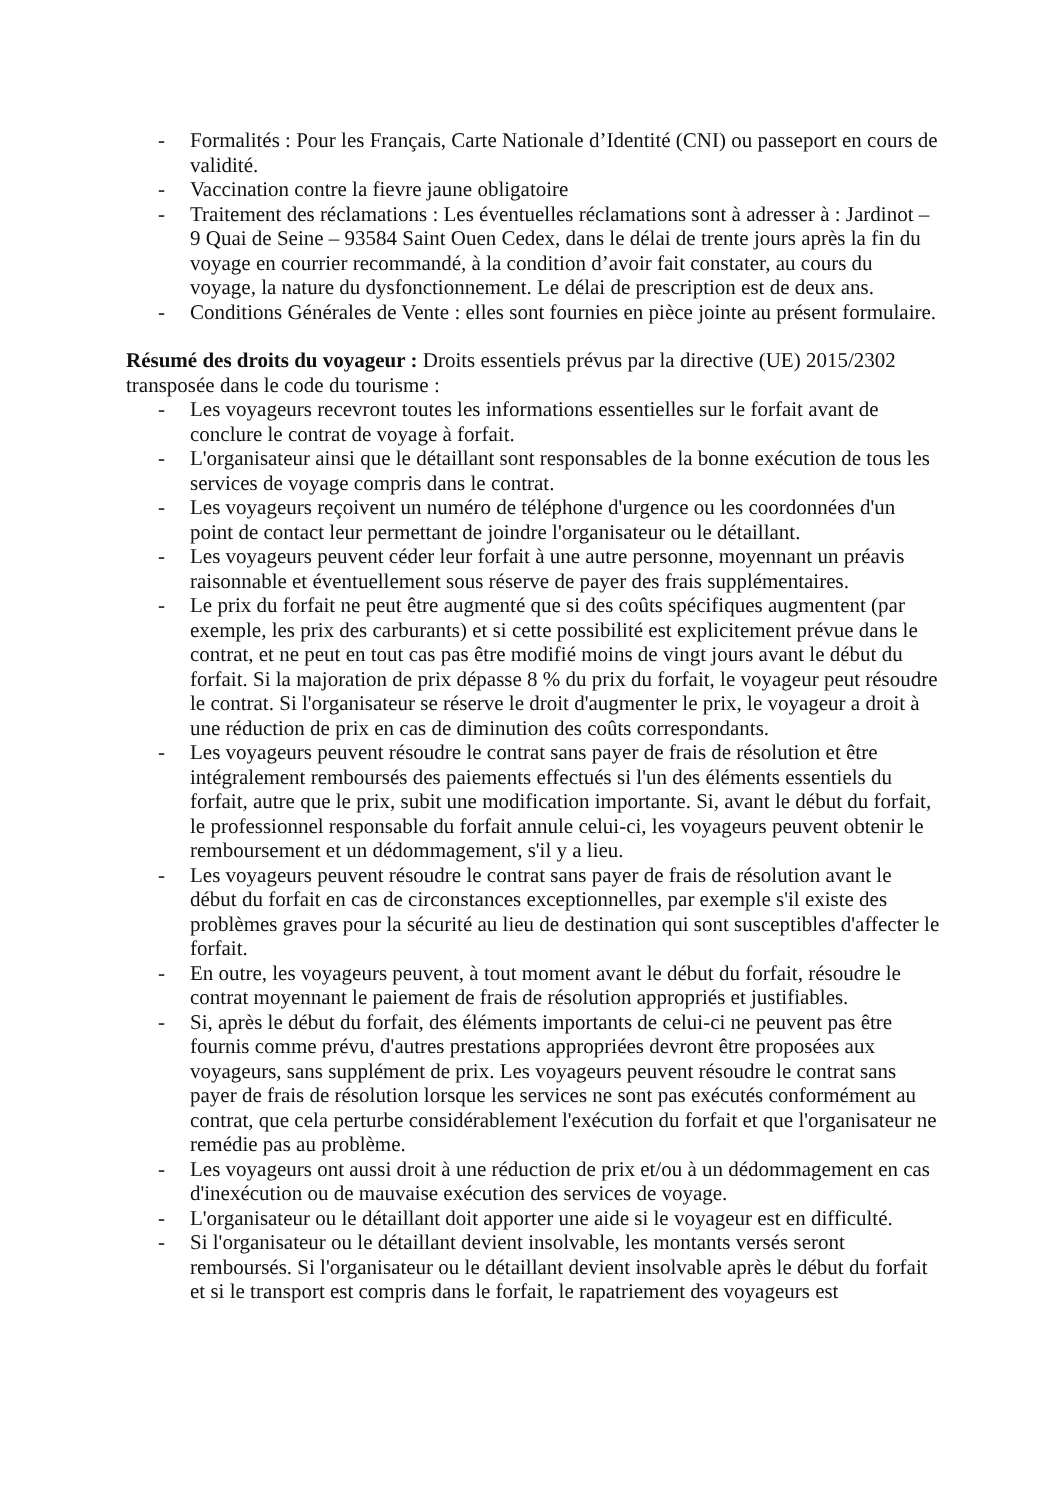- Formalités : Pour les Français, Carte Nationale d’Identité (CNI) ou passeport en cours de validité.
- Vaccination contre la fievre jaune obligatoire
- Traitement des réclamations : Les éventuelles réclamations sont à adresser à : Jardinot – 9 Quai de Seine – 93584 Saint Ouen Cedex, dans le délai de trente jours après la fin du voyage en courrier recommandé, à la condition d’avoir fait constater, au cours du voyage, la nature du dysfonctionnement. Le délai de prescription est de deux ans.
- Conditions Générales de Vente : elles sont fournies en pièce jointe au présent formulaire.
Résumé des droits du voyageur : Droits essentiels prévus par la directive (UE) 2015/2302 transposée dans le code du tourisme :
- Les voyageurs recevront toutes les informations essentielles sur le forfait avant de conclure le contrat de voyage à forfait.
- L'organisateur ainsi que le détaillant sont responsables de la bonne exécution de tous les services de voyage compris dans le contrat.
- Les voyageurs reçoivent un numéro de téléphone d'urgence ou les coordonnées d'un point de contact leur permettant de joindre l'organisateur ou le détaillant.
- Les voyageurs peuvent céder leur forfait à une autre personne, moyennant un préavis raisonnable et éventuellement sous réserve de payer des frais supplémentaires.
- Le prix du forfait ne peut être augmenté que si des coûts spécifiques augmentent (par exemple, les prix des carburants) et si cette possibilité est explicitement prévue dans le contrat, et ne peut en tout cas pas être modifié moins de vingt jours avant le début du forfait. Si la majoration de prix dépasse 8 % du prix du forfait, le voyageur peut résoudre le contrat. Si l'organisateur se réserve le droit d'augmenter le prix, le voyageur a droit à une réduction de prix en cas de diminution des coûts correspondants.
- Les voyageurs peuvent résoudre le contrat sans payer de frais de résolution et être intégralement remboursés des paiements effectués si l'un des éléments essentiels du forfait, autre que le prix, subit une modification importante. Si, avant le début du forfait, le professionnel responsable du forfait annule celui-ci, les voyageurs peuvent obtenir le remboursement et un dédommagement, s'il y a lieu.
- Les voyageurs peuvent résoudre le contrat sans payer de frais de résolution avant le début du forfait en cas de circonstances exceptionnelles, par exemple s'il existe des problèmes graves pour la sécurité au lieu de destination qui sont susceptibles d'affecter le forfait.
- En outre, les voyageurs peuvent, à tout moment avant le début du forfait, résoudre le contrat moyennant le paiement de frais de résolution appropriés et justifiables.
- Si, après le début du forfait, des éléments importants de celui-ci ne peuvent pas être fournis comme prévu, d'autres prestations appropriées devront être proposées aux voyageurs, sans supplément de prix. Les voyageurs peuvent résoudre le contrat sans payer de frais de résolution lorsque les services ne sont pas exécutés conformément au contrat, que cela perturbe considérablement l'exécution du forfait et que l'organisateur ne remédie pas au problème.
- Les voyageurs ont aussi droit à une réduction de prix et/ou à un dédommagement en cas d'inexécution ou de mauvaise exécution des services de voyage.
- L'organisateur ou le détaillant doit apporter une aide si le voyageur est en difficulté.
- Si l'organisateur ou le détaillant devient insolvable, les montants versés seront remboursés. Si l'organisateur ou le détaillant devient insolvable après le début du forfait et si le transport est compris dans le forfait, le rapatriement des voyageurs est